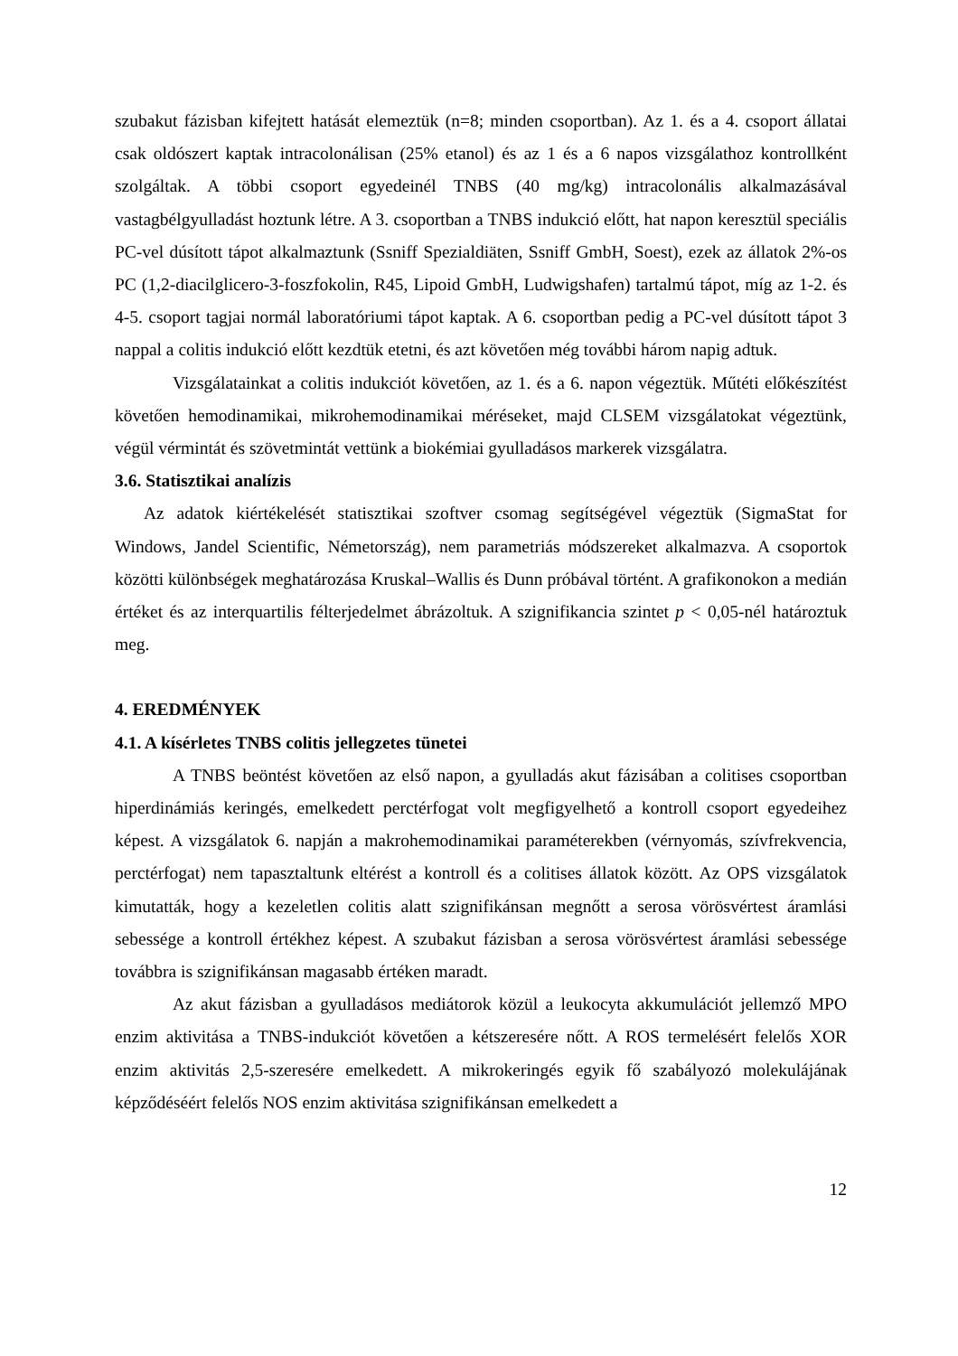szubakut fázisban kifejtett hatását elemeztük (n=8; minden csoportban). Az 1. és a 4. csoport állatai csak oldószert kaptak intracolonálisan (25% etanol) és az 1 és a 6 napos vizsgálathoz kontrollként szolgáltak. A többi csoport egyedeinél TNBS (40 mg/kg) intracolonális alkalmazásával vastagbélgyulladást hoztunk létre. A 3. csoportban a TNBS indukció előtt, hat napon keresztül speciális PC-vel dúsított tápot alkalmaztunk (Ssniff Spezialdiäten, Ssniff GmbH, Soest), ezek az állatok 2%-os PC (1,2-diacilglicero-3-foszfokolin, R45, Lipoid GmbH, Ludwigshafen) tartalmú tápot, míg az 1-2. és 4-5. csoport tagjai normál laboratóriumi tápot kaptak. A 6. csoportban pedig a PC-vel dúsított tápot 3 nappal a colitis indukció előtt kezdtük etetni, és azt követően még további három napig adtuk.
Vizsgálatainkat a colitis indukciót követően, az 1. és a 6. napon végeztük. Műtéti előkészítést követően hemodinamikai, mikrohemodinamikai méréseket, majd CLSEM vizsgálatokat végeztünk, végül vérmintát és szövetmintát vettünk a biokémiai gyulladásos markerek vizsgálatra.
3.6. Statisztikai analízis
Az adatok kiértékelését statisztikai szoftver csomag segítségével végeztük (SigmaStat for Windows, Jandel Scientific, Németország), nem parametriás módszereket alkalmazva. A csoportok közötti különbségek meghatározása Kruskal–Wallis és Dunn próbával történt. A grafikonokon a medián értéket és az interquartilis félterjedelmet ábrázoltuk. A szignifikancia szintet p < 0,05-nél határoztuk meg.
4. EREDMÉNYEK
4.1. A kísérletes TNBS colitis jellegzetes tünetei
A TNBS beöntést követően az első napon, a gyulladás akut fázisában a colitises csoportban hiperdinámiás keringés, emelkedett perctérfogat volt megfigyelhető a kontroll csoport egyedeihez képest. A vizsgálatok 6. napján a makrohemodinamikai paraméterekben (vérnyomás, szívfrekvencia, perctérfogat) nem tapasztaltunk eltérést a kontroll és a colitises állatok között. Az OPS vizsgálatok kimutatták, hogy a kezeletlen colitis alatt szignifikánsan megnőtt a serosa vörösvértest áramlási sebessége a kontroll értékhez képest. A szubakut fázisban a serosa vörösvértest áramlási sebessége továbbra is szignifikánsan magasabb értéken maradt.
Az akut fázisban a gyulladásos mediátorok közül a leukocyta akkumulációt jellemző MPO enzim aktivitása a TNBS-indukciót követően a kétszeresére nőtt. A ROS termelésért felelős XOR enzim aktivitás 2,5-szeresére emelkedett. A mikrokeringés egyik fő szabályozó molekulájának képződéséért felelős NOS enzim aktivitása szignifikánsan emelkedett a
12